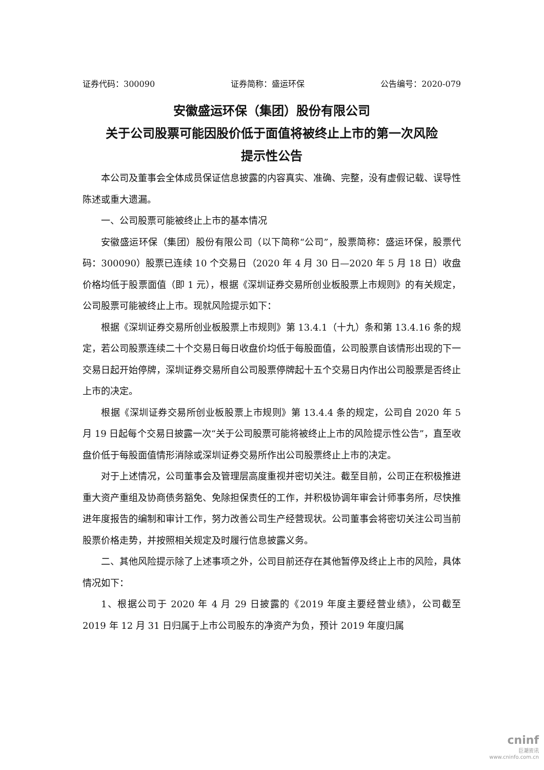证券代码：300090 证券简称：盛运环保 公告编号：2020-079
安徽盛运环保（集团）股份有限公司
关于公司股票可能因股价低于面值将被终止上市的第一次风险
提示性公告
本公司及董事会全体成员保证信息披露的内容真实、准确、完整，没有虚假记载、误导性陈述或重大遗漏。
一、公司股票可能被终止上市的基本情况
安徽盛运环保（集团）股份有限公司（以下简称“公司”，股票简称：盛运环保，股票代码：300090）股票已连续 10 个交易日（2020 年 4 月 30 日—2020 年 5 月 18 日）收盘价格均低于股票面值（即 1 元），根据《深圳证券交易所创业板股票上市规则》的有关规定，公司股票可能被终止上市。现就风险提示如下：
根据《深圳证券交易所创业板股票上市规则》第 13.4.1（十九）条和第 13.4.16 条的规定，若公司股票连续二十个交易日每日收盘价均低于每股面值，公司股票自该情形出现的下一交易日起开始停牌，深圳证券交易所自公司股票停牌起十五个交易日内作出公司股票是否终止上市的决定。
根据《深圳证券交易所创业板股票上市规则》第 13.4.4 条的规定，公司自 2020 年 5 月 19 日起每个交易日披露一次“关于公司股票可能将被终止上市的风险提示性公告”，直至收盘价低于每股面值情形消除或深圳证券交易所作出公司股票终止上市的决定。
对于上述情况，公司董事会及管理层高度重视并密切关注。截至目前，公司正在积极推进重大资产重组及协商债务豁免、免除担保责任的工作，并积极协调年审会计师事务所，尽快推进年度报告的编制和审计工作，努力改善公司生产经营现状。公司董事会将密切关注公司当前股票价格走势，并按照相关规定及时履行信息披露义务。
二、其他风险提示除了上述事项之外，公司目前还存在其他暂停及终止上市的风险，具体情况如下：
1、根据公司于 2020 年 4 月 29 日披露的《2019 年度主要经营业绩》，公司截至 2019 年 12 月 31 日归属于上市公司股东的净资产为负，预计 2019 年度归属
cninf
巨潮资讯
www.cninfo.com.cn